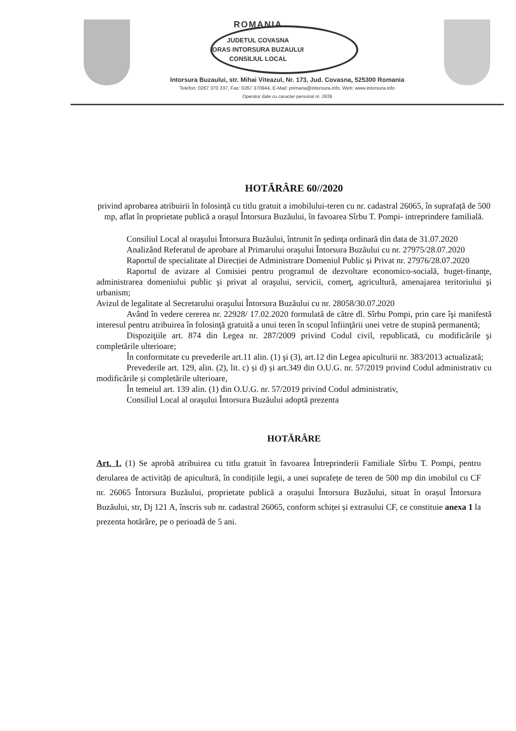ROMANIA
JUDETUL COVASNA
ORAS INTORSURA BUZAULUI
CONSILIUL LOCAL
Intorsura Buzaului, str. Mihai Viteazul, Nr. 173, Jud. Covasna, 525300 Romania
Telefon: 0267 370 337, Fax: 0267 370944, E-Mail: primaria@intorsura.info, Web: www.intorsura.info
Operator date cu caracter personal nr. 2639
HOTĂRÂRE 60//2020
privind aprobarea atribuirii în folosință cu titlu gratuit a imobilului-teren cu nr. cadastral 26065, în suprafață de 500 mp, aflat în proprietate publică a orașul Întorsura Buzăului, în favoarea Sîrbu T. Pompi- intreprindere familială.
Consiliul Local al oraşului Întorsura Buzăului, întrunit în şedinţa ordinară din data de 31.07.2020
Analizând Referatul de aprobare al Primarului oraşului Întorsura Buzăului cu nr. 27975/28.07.2020
Raportul de specialitate al Direcției de Administrare Domeniul Public și Privat nr. 27976/28.07.2020
Raportul de avizare al Comisiei pentru programul de dezvoltare economico-socială, buget-finanţe, administrarea domeniului public şi privat al oraşului, servicii, comerţ, agricultură, amenajarea teritoriului şi urbanism;
Avizul de legalitate al Secretarului oraşului Întorsura Buzăului cu nr. 28058/30.07.2020
Având în vedere cererea nr. 22928/ 17.02.2020 formulată de către dl. Sîrbu Pompi, prin care îşi manifestă interesul pentru atribuirea în folosinţă gratuită a unui teren în scopul înfiinţării unei vetre de stupină permanentă;
Dispoziţiile art. 874 din Legea nr. 287/2009 privind Codul civil, republicată, cu modificările şi completările ulterioare;
În conformitate cu prevederile art.11 alin. (1) şi (3), art.12 din Legea apiculturii nr. 383/2013 actualizată;
Prevederile art. 129, alin. (2), lit. c) și d) și art.349 din O.U.G. nr. 57/2019 privind Codul administrativ cu modificările și completările ulterioare,
În temeiul art. 139 alin. (1) din O.U.G. nr. 57/2019 privind Codul administrativ,
Consiliul Local al oraşului Întorsura Buzăului adoptă prezenta
HOTĂRÂRE
Art. 1. (1) Se aprobă atribuirea cu titlu gratuit în favoarea Întreprinderii Familiale Sîrbu T. Pompi, pentru derularea de activități de apicultură, în condițiile legii, a unei suprafețe de teren de 500 mp din imobilul cu CF nr. 26065 Întorsura Buzăului, proprietate publică a orașului Întorsura Buzăului, situat în orașul Întorsura Buzăului, str, Dj 121 A, înscris sub nr. cadastral 26065, conform schiței și extrasului CF, ce constituie anexa 1 la prezenta hotărâre, pe o perioadă de 5 ani.